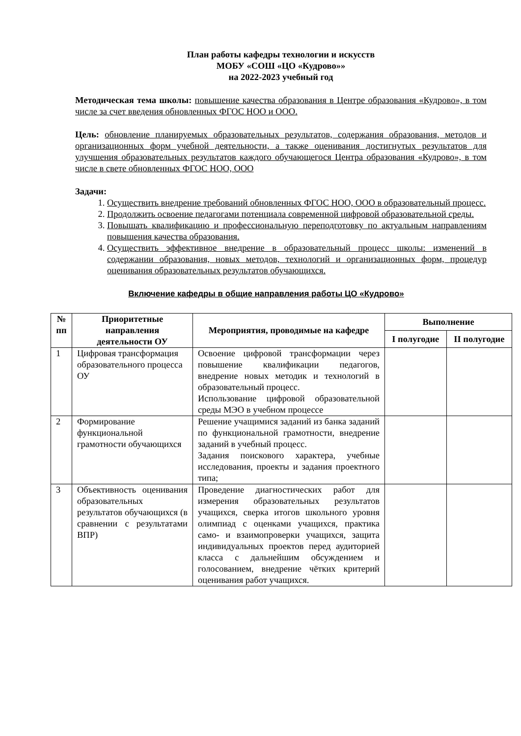План работы кафедры технологии и искусств
МОБУ «СОШ «ЦО «Кудрово»»
на 2022-2023 учебный год
Методическая тема школы: повышение качества образования в Центре образования «Кудрово», в том числе за счет введения обновленных ФГОС НОО и ООО.
Цель: обновление планируемых образовательных результатов, содержания образования, методов и организационных форм учебной деятельности, а также оценивания достигнутых результатов для улучшения образовательных результатов каждого обучающегося Центра образования «Кудрово», в том числе в свете обновленных ФГОС НОО, ООО
Задачи:
1. Осуществить внедрение требований обновленных ФГОС НОО, ООО в образовательный процесс.
2. Продолжить освоение педагогами потенциала современной цифровой образовательной среды.
3. Повышать квалификацию и профессиональную переподготовку по актуальным направлениям повышения качества образования.
4. Осуществить эффективное внедрение в образовательный процесс школы: изменений в содержании образования, новых методов, технологий и организационных форм, процедур оценивания образовательных результатов обучающихся.
Включение кафедры в общие направления работы ЦО «Кудрово»
| № пп | Приоритетные направления деятельности ОУ | Мероприятия, проводимые на кафедре | Выполнение | |
| --- | --- | --- | --- | --- |
| | | | I полугодие | II полугодие |
| 1 | Цифровая трансформация образовательного процесса ОУ | Освоение цифровой трансформации через повышение квалификации педагогов, внедрение новых методик и технологий в образовательный процесс. Использование цифровой образовательной среды МЭО в учебном процессе | | |
| 2 | Формирование функциональной грамотности обучающихся | Решение учащимися заданий из банка заданий по функциональной грамотности, внедрение заданий в учебный процесс. Задания поискового характера, учебные исследования, проекты и задания проектного типа; | | |
| 3 | Объективность оценивания образовательных результатов обучающихся (в сравнении с результатами ВПР) | Проведение диагностических работ для измерения образовательных результатов учащихся, сверка итогов школьного уровня олимпиад с оценками учащихся, практика само- и взаимопроверки учащихся, защита индивидуальных проектов перед аудиторией класса с дальнейшим обсуждением и голосованием, внедрение чётких критерий оценивания работ учащихся. | | |